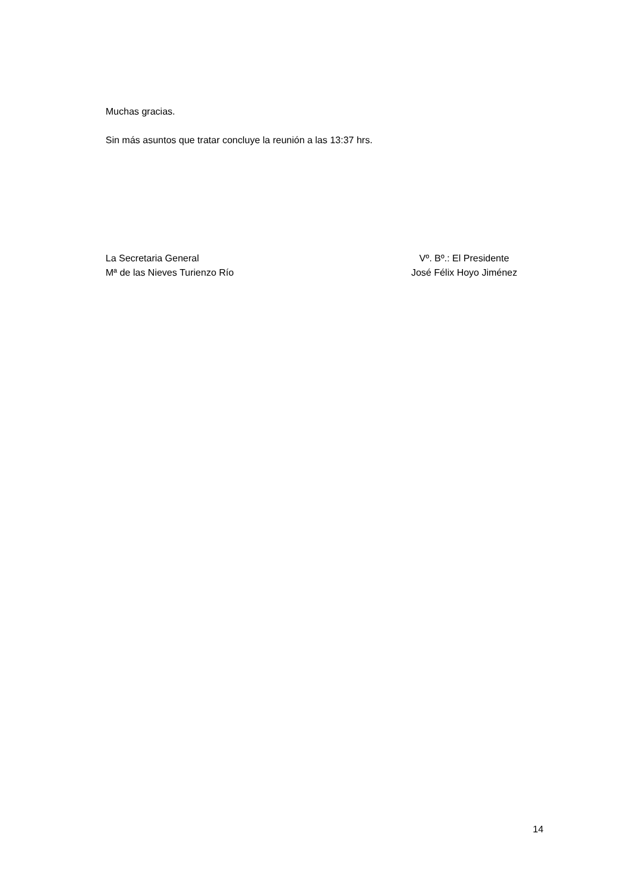Muchas gracias.
Sin más asuntos que tratar concluye la reunión a las 13:37 hrs.
La Secretaria General
Mª de las Nieves Turienzo Río
Vº. Bº.: El Presidente
José Félix Hoyo Jiménez
14